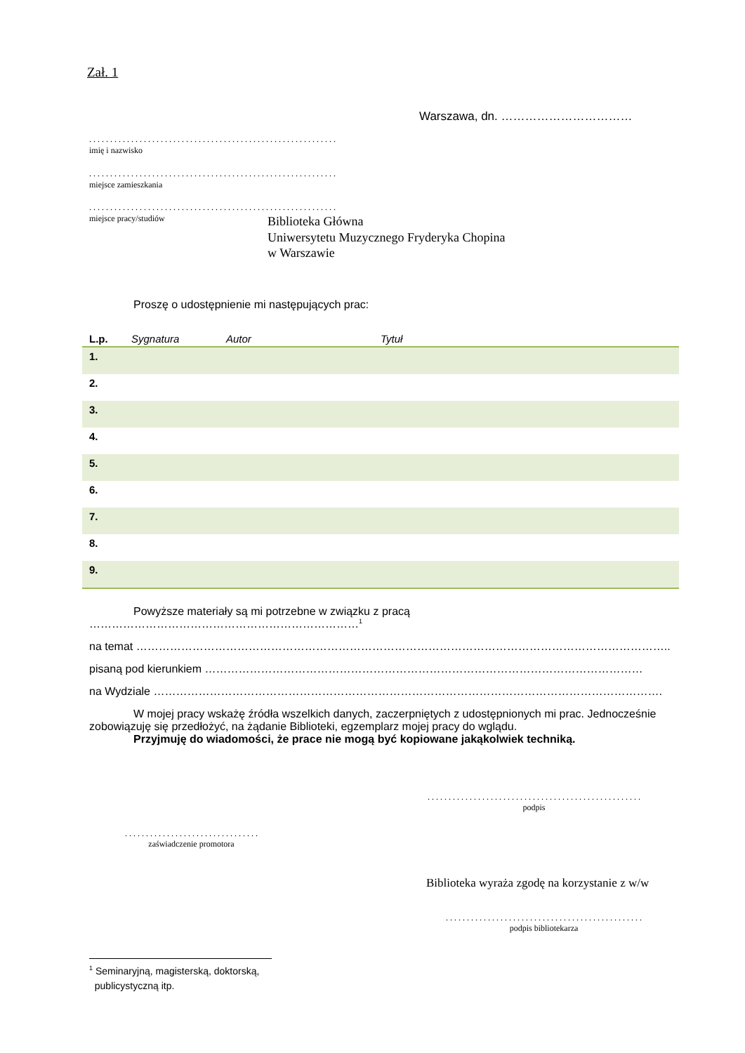Zał. 1
Warszawa, dn. ……………………………
. . . . . . . . . . . . . . . . . . . . . . . . . . . . . . . . . . . . . . . . . . . . . . . . . . . . . . . . . . .
imię i nazwisko
. . . . . . . . . . . . . . . . . . . . . . . . . . . . . . . . . . . . . . . . . . . . . . . . . . . . . . . . . . .
miejsce zamieszkania
. . . . . . . . . . . . . . . . . . . . . . . . . . . . . . . . . . . . . . . . . . . . . . . . . . . . . . . . . . .
miejsce pracy/studiów
Biblioteka Główna
Uniwersytetu Muzycznego Fryderyka Chopina
w Warszawie
Proszę o udostępnienie mi następujących prac:
| L.p. | Sygnatura | Autor | Tytuł |
| --- | --- | --- | --- |
| 1. | | | |
| 2. | | | |
| 3. | | | |
| 4. | | | |
| 5. | | | |
| 6. | | | |
| 7. | | | |
| 8. | | | |
| 9. | | | |
Powyższe materiały są mi potrzebne w związku z pracą ………………………………………………………………<sup>1</sup>
na temat ……………………………………………………………………………………………………………………………..
pisaną pod kierunkiem ………………………………………………………………………………………………………
na Wydziale ……………………………………………………………………………………………………………………….
W mojej pracy wskażę źródła wszelkich danych, zaczerpniętych z udostępnionych mi prac. Jednocześnie zobowiązuję się przedłożyć, na żądanie Biblioteki, egzemplarz mojej pracy do wglądu.
Przyjmuję do wiadomości, że prace nie mogą być kopiowane jakąkolwiek techniką.
. . . . . . . . . . . . . . . . . . . . . . . . . . . . . . . . . . . . . . . . . . . . . . . . . . .
podpis
. . . . . . . . . . . . . . . . . . . . . . . . . . . . . . . .
zaświadczenie promotora
Biblioteka wyraża zgodę na korzystanie z w/w
. . . . . . . . . . . . . . . . . . . . . . . . . . . . . . . . . . . . . . . . . . . . . . .
podpis bibliotekarza
<sup>1</sup> Seminaryjną, magisterską, doktorską,
publicystyczną itp.